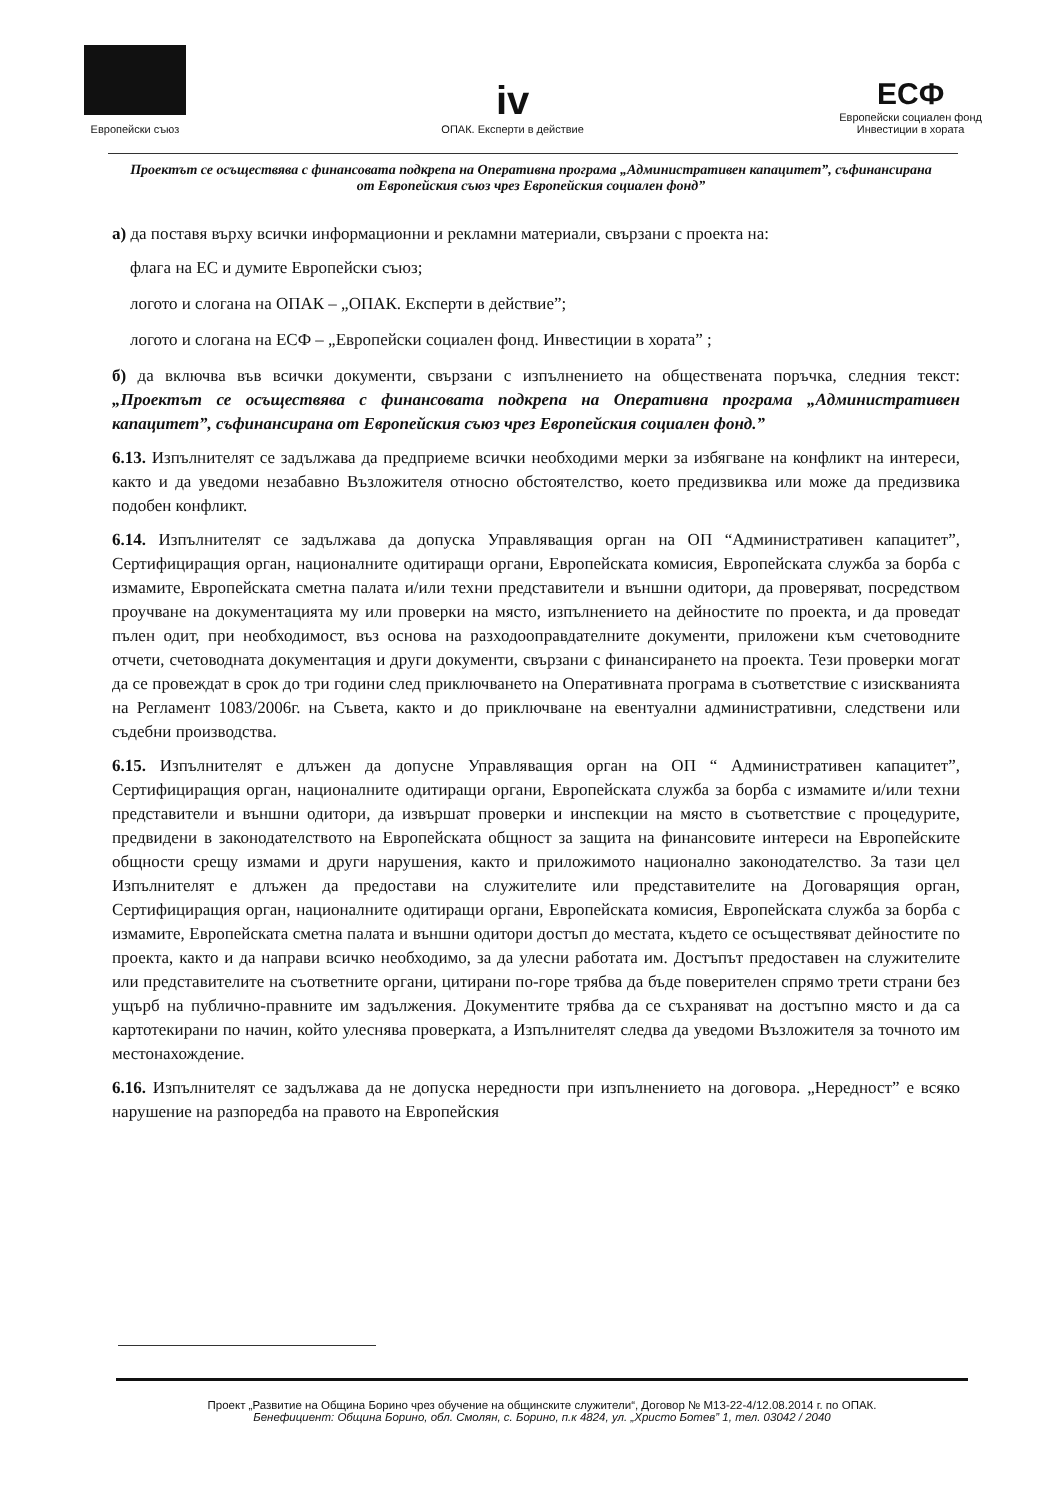Европейски съюз
iv
ОПАК. Експерти в действие
ЕСФ
Европейски социален фонд
Инвестиции в хората
Проектът се осъществява с финансовата подкрепа на Оперативна програма „Административен капацитет”, съфинансирана от Европейския съюз чрез Европейския социален фонд”
а) да поставя върху всички информационни и рекламни материали, свързани с проекта на:
флага на ЕС и думите Европейски съюз;
логото и слогана на ОПАК – „ОПАК. Експерти в действие”;
логото и слогана на ЕСФ – „Европейски социален фонд. Инвестиции в хората” ;
б) да включва във всички документи, свързани с изпълнението на обществената поръчка, следния текст: „Проектът се осъществява с финансовата подкрепа на Оперативна програма „Административен капацитет”, съфинансирана от Европейския съюз чрез Европейския социален фонд.”
6.13. Изпълнителят се задължава да предприеме всички необходими мерки за избягване на конфликт на интереси, както и да уведоми незабавно Възложителя относно обстоятелство, което предизвиква или може да предизвика подобен конфликт.
6.14. Изпълнителят се задължава да допуска Управляващия орган на ОП “Административен капацитет”, Сертифициращия орган, националните одитиращи органи, Европейската комисия, Европейската служба за борба с измамите, Европейската сметна палата и/или техни представители и външни одитори, да проверяват, посредством проучване на документацията му или проверки на място, изпълнението на дейностите по проекта, и да проведат пълен одит, при необходимост, въз основа на разходооправдателните документи, приложени към счетоводните отчети, счетоводната документация и други документи, свързани с финансирането на проекта. Тези проверки могат да се провеждат в срок до три години след приключването на Оперативната програма в съответствие с изискванията на Регламент 1083/2006г. на Съвета, както и до приключване на евентуални административни, следствени или съдебни производства.
6.15. Изпълнителят е длъжен да допусне Управляващия орган на ОП “ Административен капацитет”, Сертифициращия орган, националните одитиращи органи, Европейската служба за борба с измамите и/или техни представители и външни одитори, да извършат проверки и инспекции на място в съответствие с процедурите, предвидени в законодателството на Европейската общност за защита на финансовите интереси на Европейските общности срещу измами и други нарушения, както и приложимото национално законодателство. За тази цел Изпълнителят е длъжен да предостави на служителите или представителите на Договарящия орган, Сертифициращия орган, националните одитиращи органи, Европейската комисия, Европейската служба за борба с измамите, Европейската сметна палата и външни одитори достъп до местата, където се осъществяват дейностите по проекта, както и да направи всичко необходимо, за да улесни работата им. Достъпът предоставен на служителите или представителите на съответните органи, цитирани по-горе трябва да бъде поверителен спрямо трети страни без ущърб на публично-правните им задължения. Документите трябва да се съхраняват на достъпно място и да са картотекирани по начин, който улеснява проверката, а Изпълнителят следва да уведоми Възложителя за точното им местонахождение.
6.16. Изпълнителят се задължава да не допуска нередности при изпълнението на договора. „Нередност” е всяко нарушение на разпоредба на правото на Европейския
Проект „Развитие на Община Борино чрез обучение на общинските служители“, Договор № М13-22-4/12.08.2014 г. по ОПАК.
Бенефициент: Община Борино, обл. Смолян, с. Борино, п.к 4824, ул. „Христо Ботев” 1, тел. 03042 / 2040